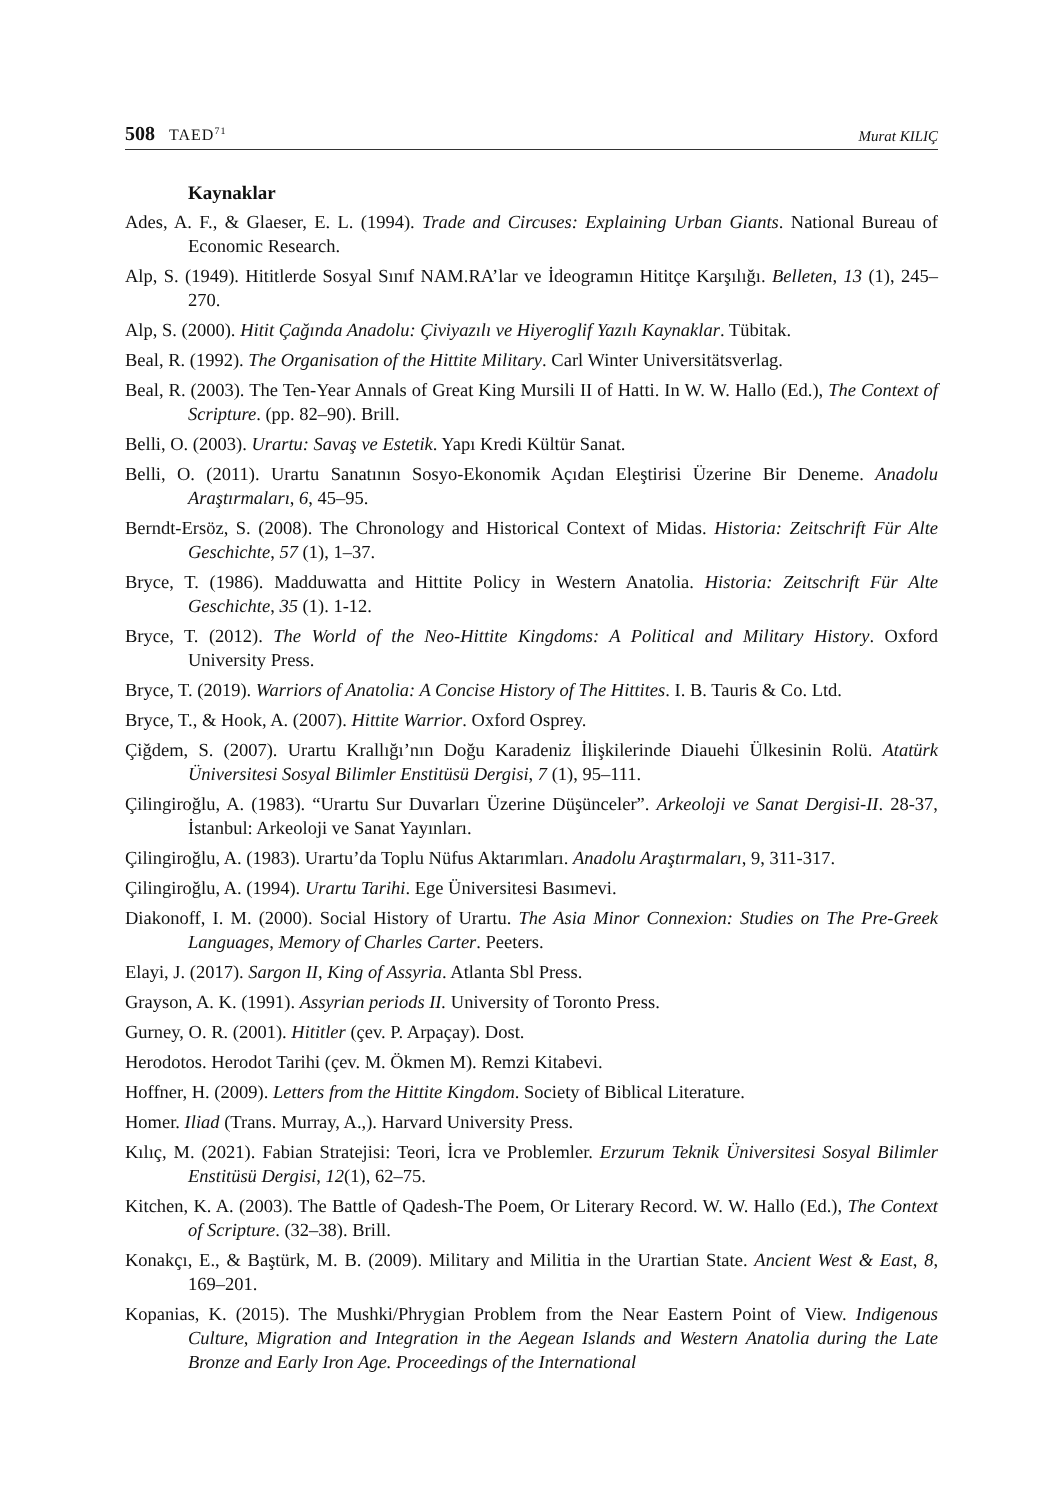508 TAED<sup>71</sup>
Murat KILIÇ
Kaynaklar
Ades, A. F., & Glaeser, E. L. (1994). Trade and Circuses: Explaining Urban Giants. National Bureau of Economic Research.
Alp, S. (1949). Hititlerde Sosyal Sınıf NAM.RA’lar ve İdeogramın Hititçe Karşılığı. Belleten, 13 (1), 245–270.
Alp, S. (2000). Hitit Çağında Anadolu: Çiviyazılı ve Hiyeroglif Yazılı Kaynaklar. Tübitak.
Beal, R. (1992). The Organisation of the Hittite Military. Carl Winter Universitätsverlag.
Beal, R. (2003). The Ten-Year Annals of Great King Mursili II of Hatti. In W. W. Hallo (Ed.), The Context of Scripture. (pp. 82–90). Brill.
Belli, O. (2003). Urartu: Savaş ve Estetik. Yapı Kredi Kültür Sanat.
Belli, O. (2011). Urartu Sanatının Sosyo-Ekonomik Açıdan Eleştirisi Üzerine Bir Deneme. Anadolu Araştırmaları, 6, 45–95.
Berndt-Ersöz, S. (2008). The Chronology and Historical Context of Midas. Historia: Zeitschrift Für Alte Geschichte, 57 (1), 1–37.
Bryce, T. (1986). Madduwatta and Hittite Policy in Western Anatolia. Historia: Zeitschrift Für Alte Geschichte, 35 (1). 1-12.
Bryce, T. (2012). The World of the Neo-Hittite Kingdoms: A Political and Military History. Oxford University Press.
Bryce, T. (2019). Warriors of Anatolia: A Concise History of The Hittites. I. B. Tauris & Co. Ltd.
Bryce, T., & Hook, A. (2007). Hittite Warrior. Oxford Osprey.
Çiğdem, S. (2007). Urartu Krallığı’nın Doğu Karadeniz İlişkilerinde Diauehi Ülkesinin Rolü. Atatürk Üniversitesi Sosyal Bilimler Enstitüsü Dergisi, 7 (1), 95–111.
Çilingiroğlu, A. (1983). “Urartu Sur Duvarları Üzerine Düşünceler”. Arkeoloji ve Sanat Dergisi-II. 28-37, İstanbul: Arkeoloji ve Sanat Yayınları.
Çilingiroğlu, A. (1983). Urartu’da Toplu Nüfus Aktarımları. Anadolu Araştırmaları, 9, 311-317.
Çilingiroğlu, A. (1994). Urartu Tarihi. Ege Üniversitesi Basımevi.
Diakonoff, I. M. (2000). Social History of Urartu. The Asia Minor Connexion: Studies on The Pre-Greek Languages, Memory of Charles Carter. Peeters.
Elayi, J. (2017). Sargon II, King of Assyria. Atlanta Sbl Press.
Grayson, A. K. (1991). Assyrian periods II. University of Toronto Press.
Gurney, O. R. (2001). Hititler (çev. P. Arpaçay). Dost.
Herodotos. Herodot Tarihi (çev. M. Ökmen M). Remzi Kitabevi.
Hoffner, H. (2009). Letters from the Hittite Kingdom. Society of Biblical Literature.
Homer. Iliad (Trans. Murray, A.,). Harvard University Press.
Kılıç, M. (2021). Fabian Stratejisi: Teori, İcra ve Problemler. Erzurum Teknik Üniversitesi Sosyal Bilimler Enstitüsü Dergisi, 12(1), 62–75.
Kitchen, K. A. (2003). The Battle of Qadesh-The Poem, Or Literary Record. W. W. Hallo (Ed.), The Context of Scripture. (32–38). Brill.
Konakçı, E., & Baştürk, M. B. (2009). Military and Militia in the Urartian State. Ancient West & East, 8, 169–201.
Kopanias, K. (2015). The Mushki/Phrygian Problem from the Near Eastern Point of View. Indigenous Culture, Migration and Integration in the Aegean Islands and Western Anatolia during the Late Bronze and Early Iron Age. Proceedings of the International